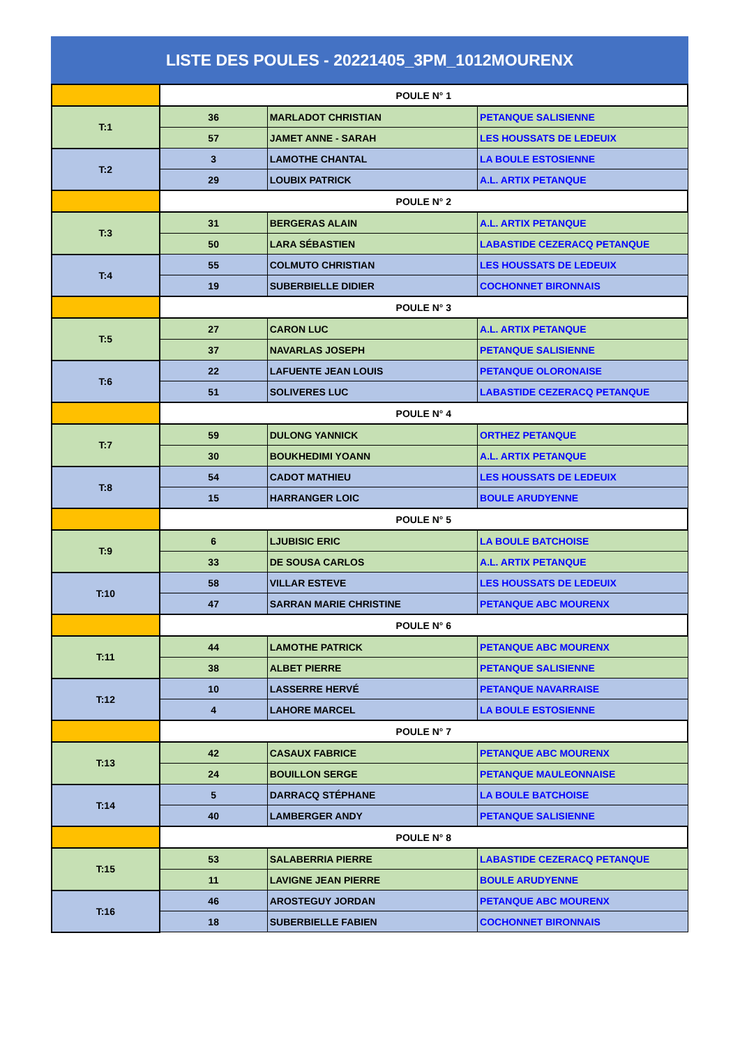LISTE DES POULES - 20221405_3PM_1012MOURENX
| | POULE N° 1 | | |
| T:1 | 36 | MARLADOT CHRISTIAN | PETANQUE SALISIENNE |
| | 57 | JAMET ANNE - SARAH | LES HOUSSATS DE LEDEUIX |
| T:2 | 3 | LAMOTHE CHANTAL | LA BOULE ESTOSIENNE |
| | 29 | LOUBIX PATRICK | A.L. ARTIX PETANQUE |
| | POULE N° 2 | | |
| T:3 | 31 | BERGERAS ALAIN | A.L. ARTIX PETANQUE |
| | 50 | LARA SÉBASTIEN | LABASTIDE CEZERACQ PETANQUE |
| T:4 | 55 | COLMUTO CHRISTIAN | LES HOUSSATS DE LEDEUIX |
| | 19 | SUBERBIELLE DIDIER | COCHONNET BIRONNAIS |
| | POULE N° 3 | | |
| T:5 | 27 | CARON LUC | A.L. ARTIX PETANQUE |
| | 37 | NAVARLAS JOSEPH | PETANQUE SALISIENNE |
| T:6 | 22 | LAFUENTE JEAN LOUIS | PETANQUE OLORONAISE |
| | 51 | SOLIVERES LUC | LABASTIDE CEZERACQ PETANQUE |
| | POULE N° 4 | | |
| T:7 | 59 | DULONG YANNICK | ORTHEZ PETANQUE |
| | 30 | BOUKHEDIMI YOANN | A.L. ARTIX PETANQUE |
| T:8 | 54 | CADOT MATHIEU | LES HOUSSATS DE LEDEUIX |
| | 15 | HARRANGER LOIC | BOULE ARUDYENNE |
| | POULE N° 5 | | |
| T:9 | 6 | LJUBISIC ERIC | LA BOULE BATCHOISE |
| | 33 | DE SOUSA CARLOS | A.L. ARTIX PETANQUE |
| T:10 | 58 | VILLAR ESTEVE | LES HOUSSATS DE LEDEUIX |
| | 47 | SARRAN MARIE CHRISTINE | PETANQUE ABC MOURENX |
| | POULE N° 6 | | |
| T:11 | 44 | LAMOTHE PATRICK | PETANQUE ABC MOURENX |
| | 38 | ALBET PIERRE | PETANQUE SALISIENNE |
| T:12 | 10 | LASSERRE HERVÉ | PETANQUE NAVARRAISE |
| | 4 | LAHORE MARCEL | LA BOULE ESTOSIENNE |
| | POULE N° 7 | | |
| T:13 | 42 | CASAUX FABRICE | PETANQUE ABC MOURENX |
| | 24 | BOUILLON SERGE | PETANQUE MAULEONNAISE |
| T:14 | 5 | DARRACQ STÉPHANE | LA BOULE BATCHOISE |
| | 40 | LAMBERGER ANDY | PETANQUE SALISIENNE |
| | POULE N° 8 | | |
| T:15 | 53 | SALABERRIA PIERRE | LABASTIDE CEZERACQ PETANQUE |
| | 11 | LAVIGNE JEAN PIERRE | BOULE ARUDYENNE |
| T:16 | 46 | AROSTEGUY JORDAN | PETANQUE ABC MOURENX |
| | 18 | SUBERBIELLE FABIEN | COCHONNET BIRONNAIS |